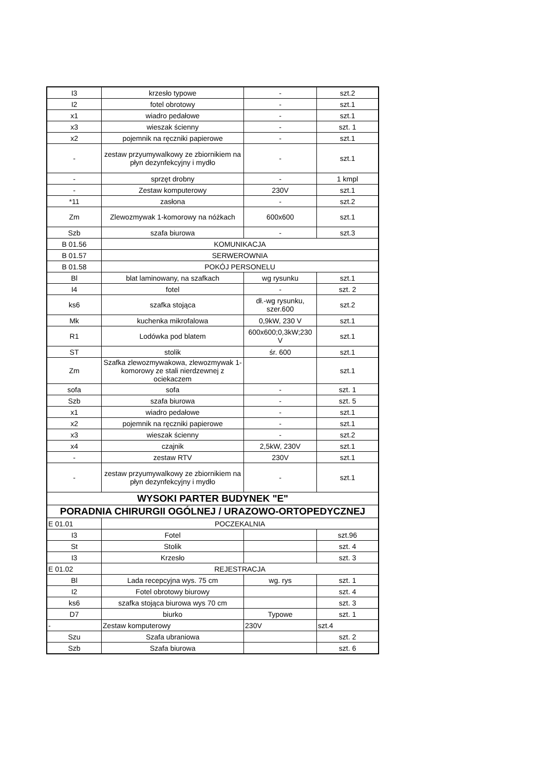| I3 | krzesło typowe | - | szt.2 |
| I2 | fotel obrotowy | - | szt.1 |
| x1 | wiadro pedałowe | - | szt.1 |
| x3 | wieszak ścienny | - | szt. 1 |
| x2 | pojemnik na ręczniki papierowe | - | szt.1 |
| - | zestaw przyumywalkowy ze zbiornikiem na płyn dezynfekcyjny i mydło | - | szt.1 |
| - | sprzęt drobny | - | 1 kmpl |
| - | Zestaw komputerowy | 230V | szt.1 |
| *11 | zasłona | - | szt.2 |
| Zm | Zlewozmywak 1-komorowy na nóżkach | 600x600 | szt.1 |
| Szb | szafa biurowa | - | szt.3 |
| B 01.56 | KOMUNIKACJA | | |
| B 01.57 | SERWEROWNIA | | |
| B 01.58 | POKÓJ PERSONELU | | |
| Bl | blat laminowany, na szafkach | wg rysunku | szt.1 |
| I4 | fotel | - | szt. 2 |
| ks6 | szafka stojąca | dł.-wg rysunku, szer.600 | szt.2 |
| Mk | kuchenka mikrofalowa | 0,9kW, 230 V | szt.1 |
| R1 | Lodówka pod blatem | 600x600;0,3kW;230 V | szt.1 |
| ST | stolik | śr. 600 | szt.1 |
| Zm | Szafka zlewozmywakowa, zlewozmywak 1-komorowy ze stali nierdzewnej z ociekaczem | | szt.1 |
| sofa | sofa | - | szt. 1 |
| Szb | szafa biurowa | - | szt. 5 |
| x1 | wiadro pedałowe | - | szt.1 |
| x2 | pojemnik na ręczniki papierowe | - | szt.1 |
| x3 | wieszak ścienny | - | szt.2 |
| x4 | czajnik | 2,5kW, 230V | szt.1 |
| - | zestaw RTV | 230V | szt.1 |
| - | zestaw przyumywalkowy ze zbiornikiem na płyn dezynfekcyjny i mydło | - | szt.1 |
| WYSOKI PARTER BUDYNEK "E" | | | |
| PORADNIA CHIRURGII OGÓLNEJ / URAZOWO-ORTOPEDYCZNEJ | | | |
| E 01.01 | POCZEKALNIA | | |
| I3 | Fotel | | szt.96 |
| St | Stolik | | szt. 4 |
| I3 | Krzesło | | szt. 3 |
| E 01.02 | REJESTRACJA | | |
| Bl | Lada recepcyjna wys. 75 cm | wg. rys | szt. 1 |
| I2 | Fotel obrotowy biurowy | | szt. 4 |
| ks6 | szafka stojąca biurowa wys 70 cm | | szt. 3 |
| D7 | biurko | Typowe | szt. 1 |
| - | Zestaw komputerowy | 230V | szt.4 |
| Szu | Szafa ubraniowa | | szt. 2 |
| Szb | Szafa biurowa | | szt. 6 |